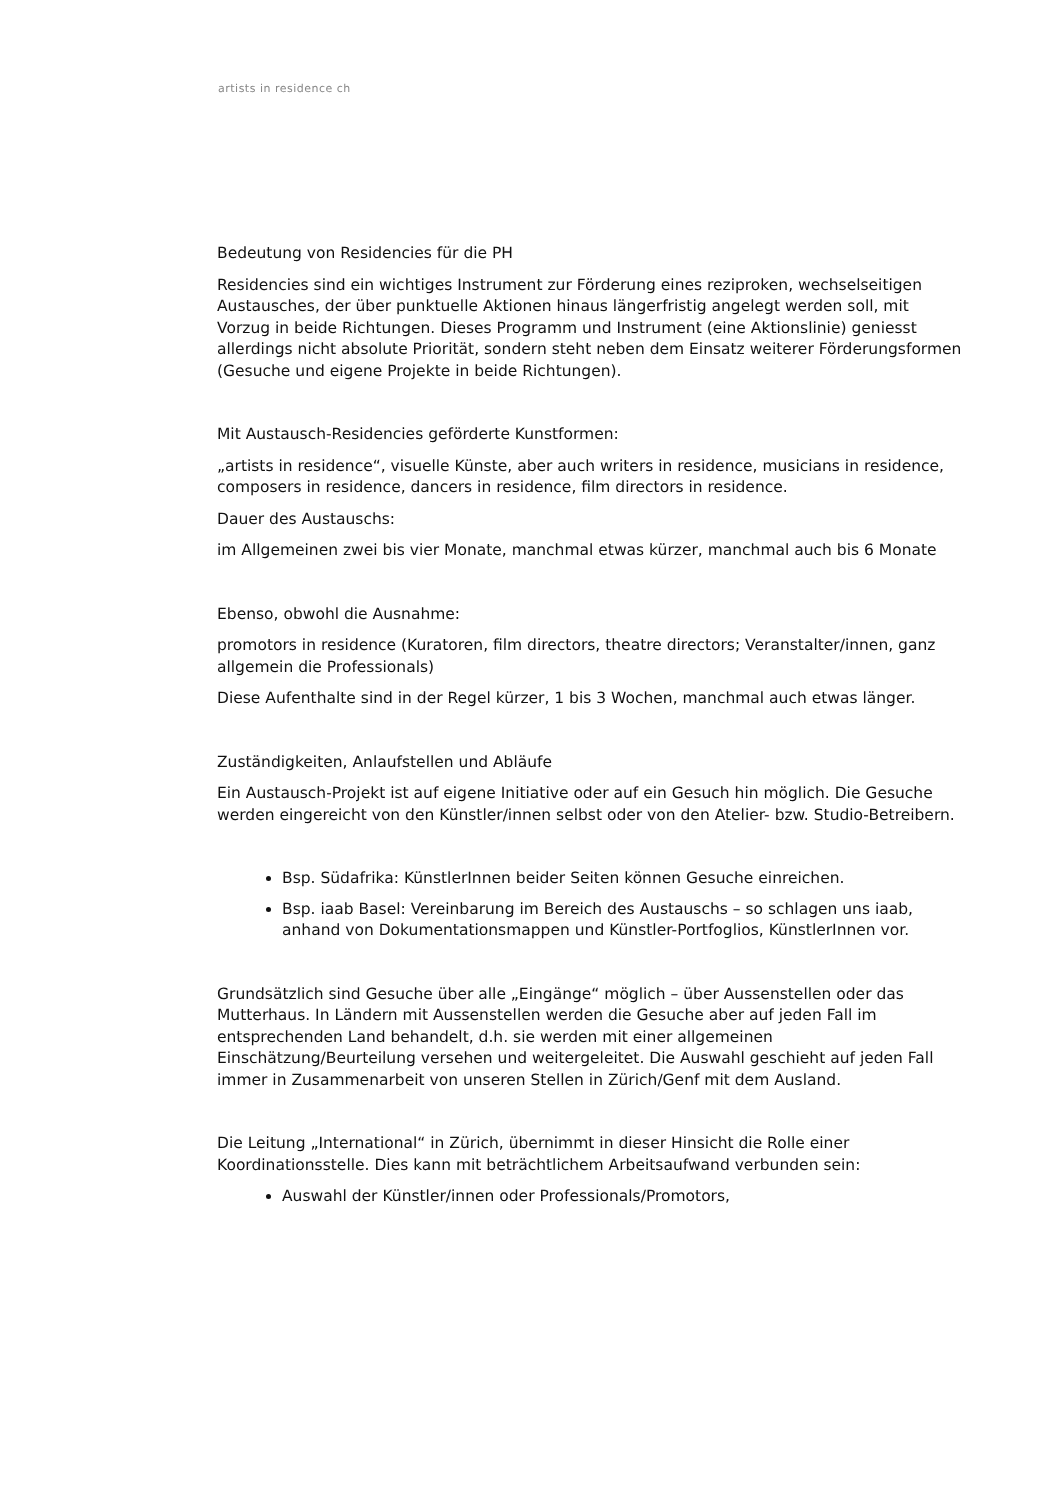artists in residence ch
Bedeutung von Residencies für die PH
Residencies sind ein wichtiges Instrument zur Förderung eines reziproken, wechselseitigen Austausches, der über punktuelle Aktionen hinaus längerfristig angelegt werden soll, mit Vorzug in beide Richtungen. Dieses Programm und Instrument (eine Aktionslinie) geniesst allerdings nicht absolute Priorität, sondern steht neben dem Einsatz weiterer Förderungsformen (Gesuche und eigene Projekte in beide Richtungen).
Mit Austausch-Residencies geförderte Kunstformen:
„artists in residence“, visuelle Künste, aber auch writers in residence, musicians in residence, composers in residence, dancers in residence, film directors in residence.
Dauer des Austauschs:
im Allgemeinen zwei bis vier Monate, manchmal etwas kürzer, manchmal auch bis 6 Monate
Ebenso, obwohl die Ausnahme:
promotors in residence (Kuratoren, film directors, theatre directors; Veranstalter/innen, ganz allgemein die Professionals)
Diese Aufenthalte sind in der Regel kürzer, 1 bis 3 Wochen, manchmal auch etwas länger.
Zuständigkeiten, Anlaufstellen und Abläufe
Ein Austausch-Projekt ist auf eigene Initiative oder auf ein Gesuch hin möglich. Die Gesuche werden eingereicht von den Künstler/innen selbst oder von den Atelier- bzw. Studio-Betreibern.
Bsp. Südafrika: KünstlerInnen beider Seiten können Gesuche einreichen.
Bsp. iaab Basel: Vereinbarung im Bereich des Austauschs – so schlagen uns iaab, anhand von Dokumentationsmappen und Künstler-Portfoglios, KünstlerInnen vor.
Grundsätzlich sind Gesuche über alle „Eingänge“ möglich – über Aussenstellen oder das Mutterhaus. In Ländern mit Aussenstellen werden die Gesuche aber auf jeden Fall im entsprechenden Land behandelt, d.h. sie werden mit einer allgemeinen Einschätzung/Beurteilung versehen und weitergeleitet. Die Auswahl geschieht auf jeden Fall immer in Zusammenarbeit von unseren Stellen in Zürich/Genf mit dem Ausland.
Die Leitung „International“ in Zürich, übernimmt in dieser Hinsicht die Rolle einer Koordinationsstelle. Dies kann mit beträchtlichem Arbeitsaufwand verbunden sein:
Auswahl der Künstler/innen oder Professionals/Promotors,